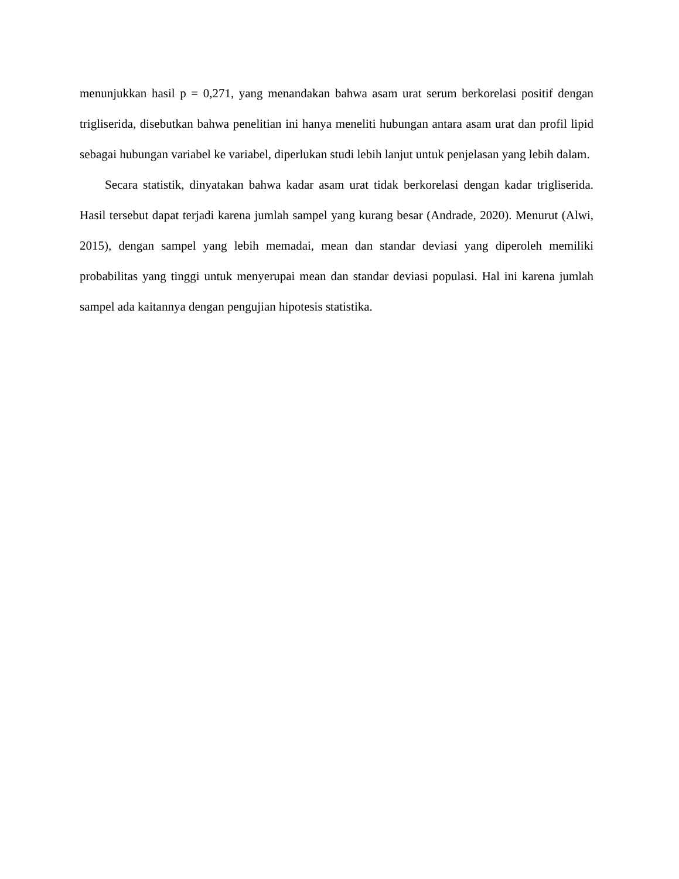menunjukkan hasil p = 0,271, yang menandakan bahwa asam urat serum berkorelasi positif dengan trigliserida, disebutkan bahwa penelitian ini hanya meneliti hubungan antara asam urat dan profil lipid sebagai hubungan variabel ke variabel, diperlukan studi lebih lanjut untuk penjelasan yang lebih dalam.
Secara statistik, dinyatakan bahwa kadar asam urat tidak berkorelasi dengan kadar trigliserida. Hasil tersebut dapat terjadi karena jumlah sampel yang kurang besar (Andrade, 2020). Menurut (Alwi, 2015), dengan sampel yang lebih memadai, mean dan standar deviasi yang diperoleh memiliki probabilitas yang tinggi untuk menyerupai mean dan standar deviasi populasi. Hal ini karena jumlah sampel ada kaitannya dengan pengujian hipotesis statistika.